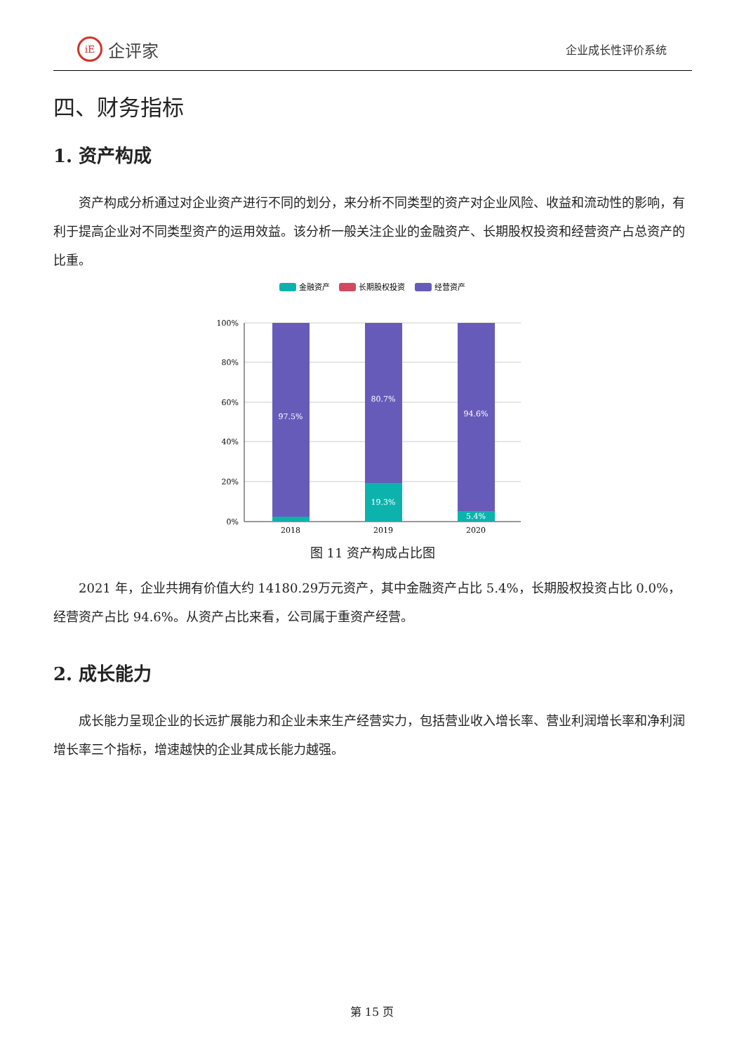iE
企评家
企业成长性评价系统
四、财务指标
1. 资产构成
资产构成分析通过对企业资产进行不同的划分，来分析不同类型的资产对企业风险、收益和流动性的影响，有利于提高企业对不同类型资产的运用效益。该分析一般关注企业的金融资产、长期股权投资和经营资产占总资产的比重。
金融资产
长期股权投资
经营资产
100%
80%
60%
40%
20%
0%
97.5%
80.7%
94.6%
19.3%
5.4%
2018
2019
2020
图 11 资产构成占比图
2021 年，企业共拥有价值大约 14180.29万元资产，其中金融资产占比 5.4%，长期股权投资占比 0.0%，经营资产占比 94.6%。从资产占比来看，公司属于重资产经营。
2. 成长能力
成长能力呈现企业的长远扩展能力和企业未来生产经营实力，包括营业收入增长率、营业利润增长率和净利润增长率三个指标，增速越快的企业其成长能力越强。
第 15 页